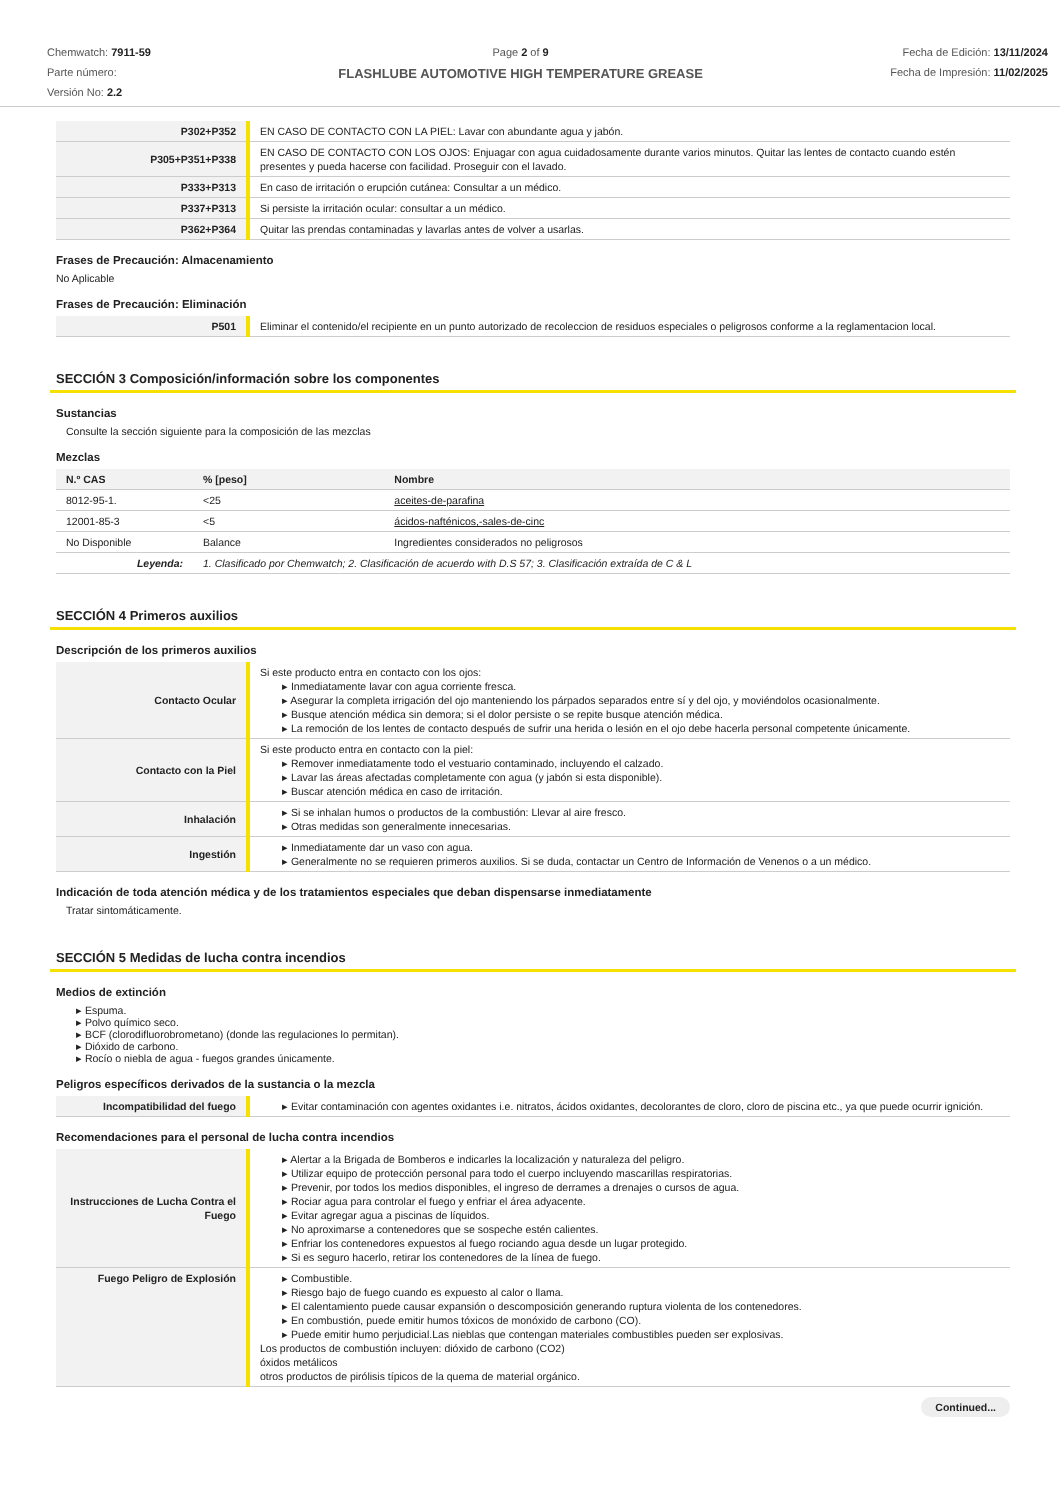Chemwatch: 7911-59
Parte número:
Versión No: 2.2
Page 2 of 9
FLASHLUBE AUTOMOTIVE HIGH TEMPERATURE GREASE
Fecha de Edición: 13/11/2024
Fecha de Impresión: 11/02/2025
| P302+P352 | EN CASO DE CONTACTO CON LA PIEL: Lavar con abundante agua y jabón. |
| P305+P351+P338 | EN CASO DE CONTACTO CON LOS OJOS: Enjuagar con agua cuidadosamente durante varios minutos. Quitar las lentes de contacto cuando estén presentes y pueda hacerse con facilidad. Proseguir con el lavado. |
| P333+P313 | En caso de irritación o erupción cutánea: Consultar a un médico. |
| P337+P313 | Si persiste la irritación ocular: consultar a un médico. |
| P362+P364 | Quitar las prendas contaminadas y lavarlas antes de volver a usarlas. |
Frases de Precaución: Almacenamiento
No Aplicable
Frases de Precaución: Eliminación
| P501 | Eliminar el contenido/el recipiente en un punto autorizado de recoleccion de residuos especiales o peligrosos conforme a la reglamentacion local. |
SECCIÓN 3 Composición/información sobre los componentes
Sustancias
Consulte la sección siguiente para la composición de las mezclas
Mezclas
| N.º CAS | % [peso] | Nombre |
| --- | --- | --- |
| 8012-95-1. | <25 | aceites-de-parafina |
| 12001-85-3 | <5 | ácidos-nafténicos,-sales-de-cinc |
| No Disponible | Balance | Ingredientes considerados no peligrosos |
| Leyenda: | 1. Clasificado por Chemwatch; 2. Clasificación de acuerdo with D.S 57; 3. Clasificación extraída de C & L | |
SECCIÓN 4 Primeros auxilios
Descripción de los primeros auxilios
| Contacto Ocular | Si este producto entra en contacto con los ojos: ▸ Inmediatamente lavar con agua corriente fresca. ▸ Asegurar la completa irrigación del ojo manteniendo los párpados separados entre sí y del ojo, y moviéndolos ocasionalmente. ▸ Busque atención médica sin demora; si el dolor persiste o se repite busque atención médica. ▸ La remoción de los lentes de contacto después de sufrir una herida o lesión en el ojo debe hacerla personal competente únicamente. |
| Contacto con la Piel | Si este producto entra en contacto con la piel: ▸ Remover inmediatamente todo el vestuario contaminado, incluyendo el calzado. ▸ Lavar las áreas afectadas completamente con agua (y jabón si esta disponible). ▸ Buscar atención médica en caso de irritación. |
| Inhalación | ▸ Si se inhalan humos o productos de la combustión: Llevar al aire fresco. ▸ Otras medidas son generalmente innecesarias. |
| Ingestión | ▸ Inmediatamente dar un vaso con agua. ▸ Generalmente no se requieren primeros auxilios. Si se duda, contactar un Centro de Información de Venenos o a un médico. |
Indicación de toda atención médica y de los tratamientos especiales que deban dispensarse inmediatamente
Tratar sintomáticamente.
SECCIÓN 5 Medidas de lucha contra incendios
Medios de extinción
▸ Espuma.
▸ Polvo químico seco.
▸ BCF (clorodifluorobrometano) (donde las regulaciones lo permitan).
▸ Dióxido de carbono.
▸ Rocío o niebla de agua - fuegos grandes únicamente.
Peligros específicos derivados de la sustancia o la mezcla
| Incompatibilidad del fuego | ▸ Evitar contaminación con agentes oxidantes i.e. nitratos, ácidos oxidantes, decolorantes de cloro, cloro de piscina etc., ya que puede ocurrir ignición. |
Recomendaciones para el personal de lucha contra incendios
| Instrucciones de Lucha Contra el Fuego | ▸ Alertar a la Brigada de Bomberos e indicarles la localización y naturaleza del peligro. ▸ Utilizar equipo de protección personal para todo el cuerpo incluyendo mascarillas respiratorias. ▸ Prevenir, por todos los medios disponibles, el ingreso de derrames a drenajes o cursos de agua. ▸ Rociar agua para controlar el fuego y enfriar el área adyacente. ▸ Evitar agregar agua a piscinas de líquidos. ▸ No aproximarse a contenedores que se sospeche estén calientes. ▸ Enfriar los contenedores expuestos al fuego rociando agua desde un lugar protegido. ▸ Si es seguro hacerlo, retirar los contenedores de la línea de fuego. |
| Fuego Peligro de Explosión | ▸ Combustible. ▸ Riesgo bajo de fuego cuando es expuesto al calor o llama. ▸ El calentamiento puede causar expansión o descomposición generando ruptura violenta de los contenedores. ▸ En combustión, puede emitir humos tóxicos de monóxido de carbono (CO). ▸ Puede emitir humo perjudicial.Las nieblas que contengan materiales combustibles pueden ser explosivas. Los productos de combustión incluyen: dióxido de carbono (CO2) óxidos metálicos otros productos de pirólisis típicos de la quema de material orgánico. |
Continued...